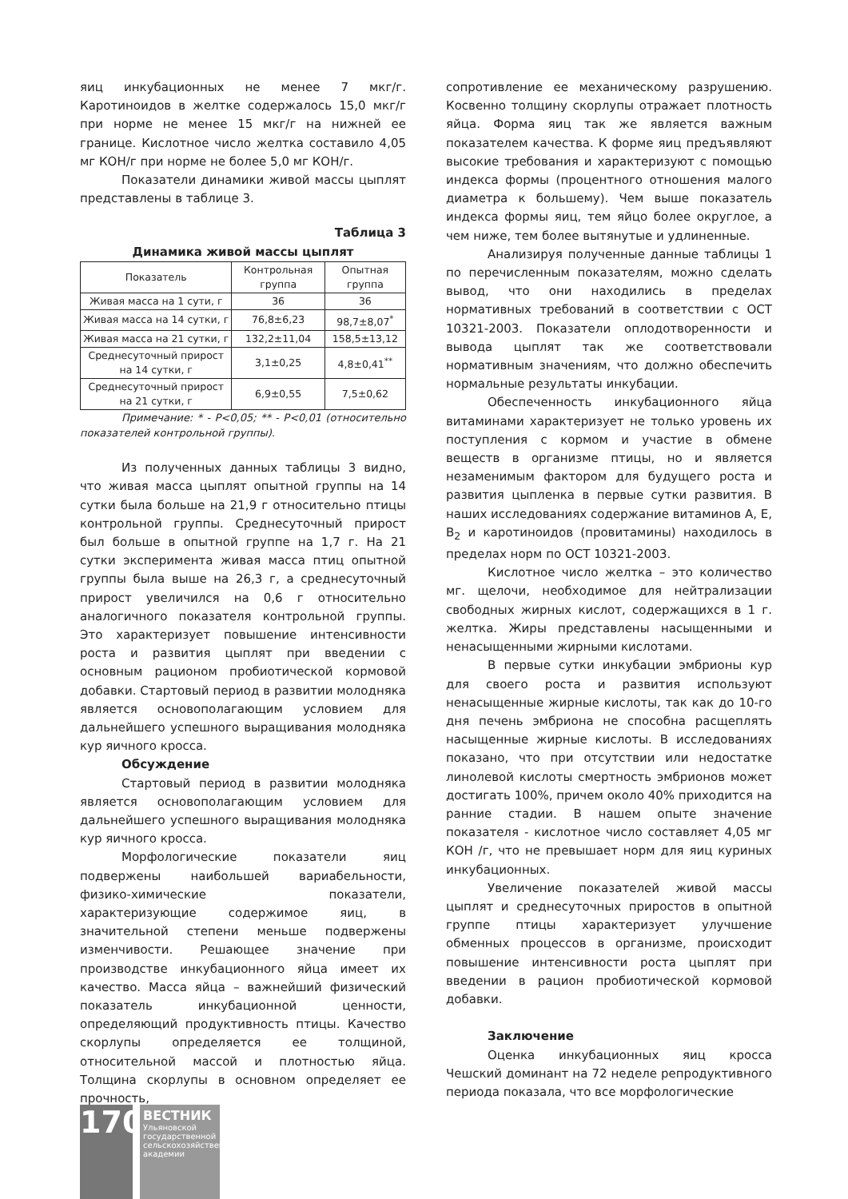яиц инкубационных не менее 7 мкг/г. Каротиноидов в желтке содержалось 15,0 мкг/г при норме не менее 15 мкг/г на нижней ее границе. Кислотное число желтка составило 4,05 мг КОН/г при норме не более 5,0 мг КОН/г.
Показатели динамики живой массы цыплят представлены в таблице 3.
Таблица 3
Динамика живой массы цыплят
| Показатель | Контрольная группа | Опытная группа |
| --- | --- | --- |
| Живая масса на 1 сути, г | 36 | 36 |
| Живая масса на 14 сутки, г | 76,8±6,23 | 98,7±8,07<sup>*</sup> |
| Живая масса на 21 сутки, г | 132,2±11,04 | 158,5±13,12 |
| Среднесуточный прирост на 14 сутки, г | 3,1±0,25 | 4,8±0,41<sup>**</sup> |
| Среднесуточный прирост на 21 сутки, г | 6,9±0,55 | 7,5±0,62 |
Примечание: * - P<0,05; ** - P<0,01 (относительно показателей контрольной группы).
Из полученных данных таблицы 3 видно, что живая масса цыплят опытной группы на 14 сутки была больше на 21,9 г относительно птицы контрольной группы. Среднесуточный прирост был больше в опытной группе на 1,7 г. На 21 сутки эксперимента живая масса птиц опытной группы была выше на 26,3 г, а среднесуточный прирост увеличился на 0,6 г относительно аналогичного показателя контрольной группы. Это характеризует повышение интенсивности роста и развития цыплят при введении с основным рационом пробиотической кормовой добавки. Стартовый период в развитии молодняка является основополагающим условием для дальнейшего успешного выращивания молодняка кур яичного кросса.
Обсуждение
Стартовый период в развитии молодняка является основополагающим условием для дальнейшего успешного выращивания молодняка кур яичного кросса.
Морфологические показатели яиц подвержены наибольшей вариабельности, физико-химические показатели, характеризующие содержимое яиц, в значительной степени меньше подвержены изменчивости. Решающее значение при производстве инкубационного яйца имеет их качество. Масса яйца – важнейший физический показатель инкубационной ценности, определяющий продуктивность птицы. Качество скорлупы определяется ее толщиной, относительной массой и плотностью яйца. Толщина скорлупы в основном определяет ее прочность,
сопротивление ее механическому разрушению. Косвенно толщину скорлупы отражает плотность яйца. Форма яиц так же является важным показателем качества. К форме яиц предъявляют высокие требования и характеризуют с помощью индекса формы (процентного отношения малого диаметра к большему). Чем выше показатель индекса формы яиц, тем яйцо более округлое, а чем ниже, тем более вытянутые и удлиненные.
Анализируя полученные данные таблицы 1 по перечисленным показателям, можно сделать вывод, что они находились в пределах нормативных требований в соответствии с ОСТ 10321-2003. Показатели оплодотворенности и вывода цыплят так же соответствовали нормативным значениям, что должно обеспечить нормальные результаты инкубации.
Обеспеченность инкубационного яйца витаминами характеризует не только уровень их поступления с кормом и участие в обмене веществ в организме птицы, но и является незаменимым фактором для будущего роста и развития цыпленка в первые сутки развития. В наших исследованиях содержание витаминов А, Е, В<sub>2</sub> и каротиноидов (провитамины) находилось в пределах норм по ОСТ 10321-2003.
Кислотное число желтка – это количество мг. щелочи, необходимое для нейтрализации свободных жирных кислот, содержащихся в 1 г. желтка. Жиры представлены насыщенными и ненасыщенными жирными кислотами.
В первые сутки инкубации эмбрионы кур для своего роста и развития используют ненасыщенные жирные кислоты, так как до 10-го дня печень эмбриона не способна расщеплять насыщенные жирные кислоты. В исследованиях показано, что при отсутствии или недостатке линолевой кислоты смертность эмбрионов может достигать 100%, причем около 40% приходится на ранние стадии. В нашем опыте значение показателя - кислотное число составляет 4,05 мг КОН /г, что не превышает норм для яиц куриных инкубационных.
Увеличение показателей живой массы цыплят и среднесуточных приростов в опытной группе птицы характеризует улучшение обменных процессов в организме, происходит повышение интенсивности роста цыплят при введении в рацион пробиотической кормовой добавки.
Заключение
Оценка инкубационных яиц кросса Чешский доминант на 72 неделе репродуктивного периода показала, что все морфологические
170
ВЕСТНИК Ульяновской государственной сельскохозяйственной академии